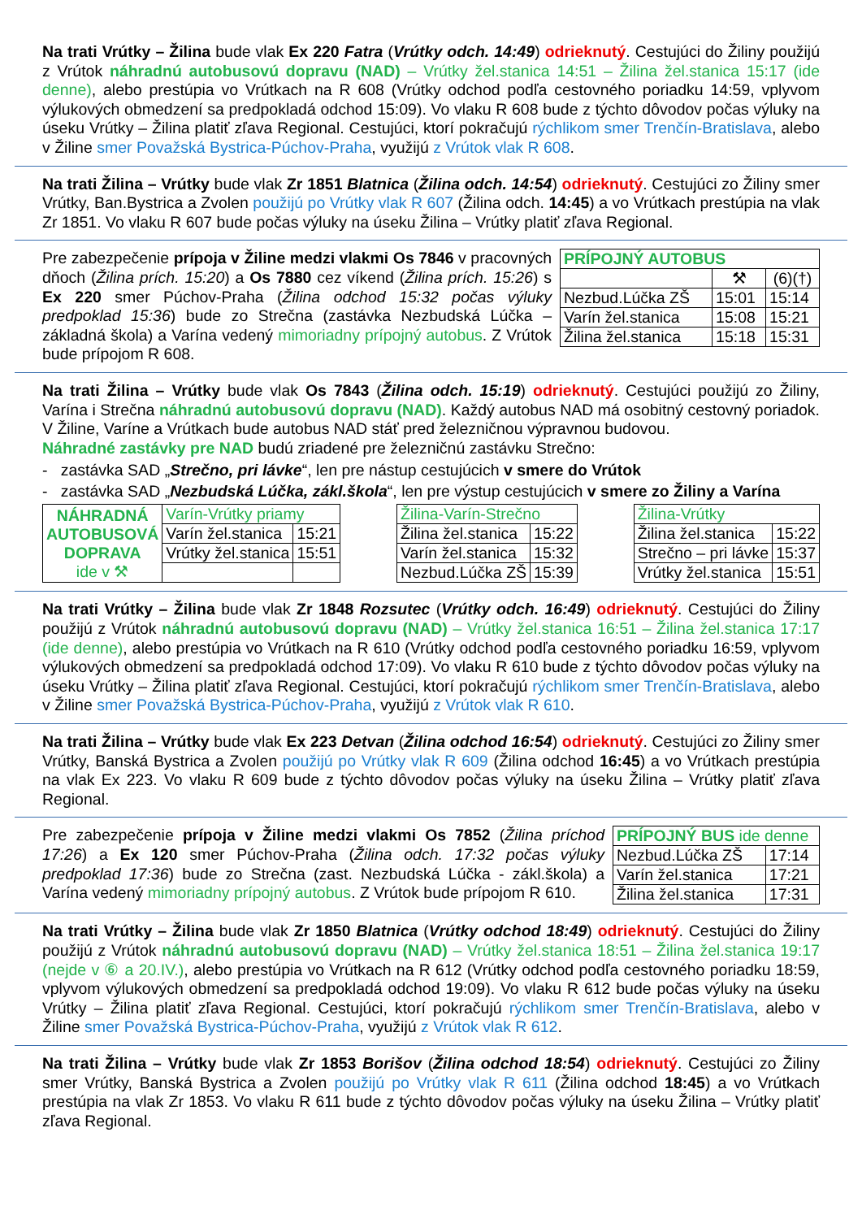Na trati Vrútky – Žilina bude vlak Ex 220 Fatra (Vrútky odch. 14:49) odrieknutý. Cestujúci do Žiliny použijú z Vrútok náhradnú autobusovú dopravu (NAD) – Vrútky žel.stanica 14:51 – Žilina žel.stanica 15:17 (ide denne), alebo prestúpia vo Vrútkach na R 608 (Vrútky odchod podľa cestovného poriadku 14:59, vplyvom výlukových obmedzení sa predpokladá odchod 15:09). Vo vlaku R 608 bude z týchto dôvodov počas výluky na úseku Vrútky – Žilina platiť zľava Regional. Cestujúci, ktorí pokračujú rýchlikom smer Trenčín-Bratislava, alebo v Žiline smer Považská Bystrica-Púchov-Praha, využijú z Vrútok vlak R 608.
Na trati Žilina – Vrútky bude vlak Zr 1851 Blatnica (Žilina odch. 14:54) odrieknutý. Cestujúci zo Žiliny smer Vrútky, Ban.Bystrica a Zvolen použijú po Vrútky vlak R 607 (Žilina odch. 14:45) a vo Vrútkach prestúpia na vlak Zr 1851. Vo vlaku R 607 bude počas výluky na úseku Žilina – Vrútky platiť zľava Regional.
Pre zabezpečenie prípoja v Žiline medzi vlakmi Os 7846 v pracovných dňoch (Žilina prích. 15:20) a Os 7880 cez víkend (Žilina prích. 15:26) s Ex 220 smer Púchov-Praha (Žilina odchod 15:32 počas výluky predpoklad 15:36) bude zo Strečna (zastávka Nezbudská Lúčka – základná škola) a Varína vedený mimoriadny prípojný autobus. Z Vrútok bude prípojom R 608.
| PRÍPOJNÝ AUTOBUS | | |
| | ⚒ | (6)(†) |
| Nezbud.Lúčka ZŠ | 15:01 | 15:14 |
| Varín žel.stanica | 15:08 | 15:21 |
| Žilina žel.stanica | 15:18 | 15:31 |
Na trati Žilina – Vrútky bude vlak Os 7843 (Žilina odch. 15:19) odrieknutý. Cestujúci použijú zo Žiliny, Varína i Strečna náhradnú autobusovú dopravu (NAD). Každý autobus NAD má osobitný cestovný poriadok. V Žiline, Varíne a Vrútkach bude autobus NAD stáť pred železničnou výpravnou budovou.
Náhradné zastávky pre NAD budú zriadené pre železničnú zastávku Strečno:
- zastávka SAD „Strečno, pri lávke“, len pre nástup cestujúcich v smere do Vrútok
- zastávka SAD „Nezbudská Lúčka, zákl.škola“, len pre výstup cestujúcich v smere zo Žiliny a Varína
| NÁHRADNÁ AUTOBUSOVÁ DOPRAVA ide v ⚒ | Varín-Vrútky priamy | |
| | Varín žel.stanica | 15:21 |
| | Vrútky žel.stanica | 15:51 |
| Žilina-Varín-Strečno | |
| Žilina žel.stanica | 15:22 |
| Varín žel.stanica | 15:32 |
| Nezbud.Lúčka ZŠ | 15:39 |
| Žilina-Vrútky | |
| Žilina žel.stanica | 15:22 |
| Strečno – pri lávke | 15:37 |
| Vrútky žel.stanica | 15:51 |
Na trati Vrútky – Žilina bude vlak Zr 1848 Rozsutec (Vrútky odch. 16:49) odrieknutý. Cestujúci do Žiliny použijú z Vrútok náhradnú autobusovú dopravu (NAD) – Vrútky žel.stanica 16:51 – Žilina žel.stanica 17:17 (ide denne), alebo prestúpia vo Vrútkach na R 610 (Vrútky odchod podľa cestovného poriadku 16:59, vplyvom výlukových obmedzení sa predpokladá odchod 17:09). Vo vlaku R 610 bude z týchto dôvodov počas výluky na úseku Vrútky – Žilina platiť zľava Regional. Cestujúci, ktorí pokračujú rýchlikom smer Trenčín-Bratislava, alebo v Žiline smer Považská Bystrica-Púchov-Praha, využijú z Vrútok vlak R 610.
Na trati Žilina – Vrútky bude vlak Ex 223 Detvan (Žilina odchod 16:54) odrieknutý. Cestujúci zo Žiliny smer Vrútky, Banská Bystrica a Zvolen použijú po Vrútky vlak R 609 (Žilina odchod 16:45) a vo Vrútkach prestúpia na vlak Ex 223. Vo vlaku R 609 bude z týchto dôvodov počas výluky na úseku Žilina – Vrútky platiť zľava Regional.
Pre zabezpečenie prípoja v Žiline medzi vlakmi Os 7852 (Žilina príchod 17:26) a Ex 120 smer Púchov-Praha (Žilina odch. 17:32 počas výluky predpoklad 17:36) bude zo Strečna (zast. Nezbudská Lúčka - zákl.škola) a Varína vedený mimoriadny prípojný autobus. Z Vrútok bude prípojom R 610.
| PRÍPOJNÝ BUS ide denne | |
| Nezbud.Lúčka ZŠ | 17:14 |
| Varín žel.stanica | 17:21 |
| Žilina žel.stanica | 17:31 |
Na trati Vrútky – Žilina bude vlak Zr 1850 Blatnica (Vrútky odchod 18:49) odrieknutý. Cestujúci do Žiliny použijú z Vrútok náhradnú autobusovú dopravu (NAD) – Vrútky žel.stanica 18:51 – Žilina žel.stanica 19:17 (nejde v ⑥ a 20.IV.), alebo prestúpia vo Vrútkach na R 612 (Vrútky odchod podľa cestovného poriadku 18:59, vplyvom výlukových obmedzení sa predpokladá odchod 19:09). Vo vlaku R 612 bude počas výluky na úseku Vrútky – Žilina platiť zľava Regional. Cestujúci, ktorí pokračujú rýchlikom smer Trenčín-Bratislava, alebo v Žiline smer Považská Bystrica-Púchov-Praha, využijú z Vrútok vlak R 612.
Na trati Žilina – Vrútky bude vlak Zr 1853 Borišov (Žilina odchod 18:54) odrieknutý. Cestujúci zo Žiliny smer Vrútky, Banská Bystrica a Zvolen použijú po Vrútky vlak R 611 (Žilina odchod 18:45) a vo Vrútkach prestúpia na vlak Zr 1853. Vo vlaku R 611 bude z týchto dôvodov počas výluky na úseku Žilina – Vrútky platiť zľava Regional.